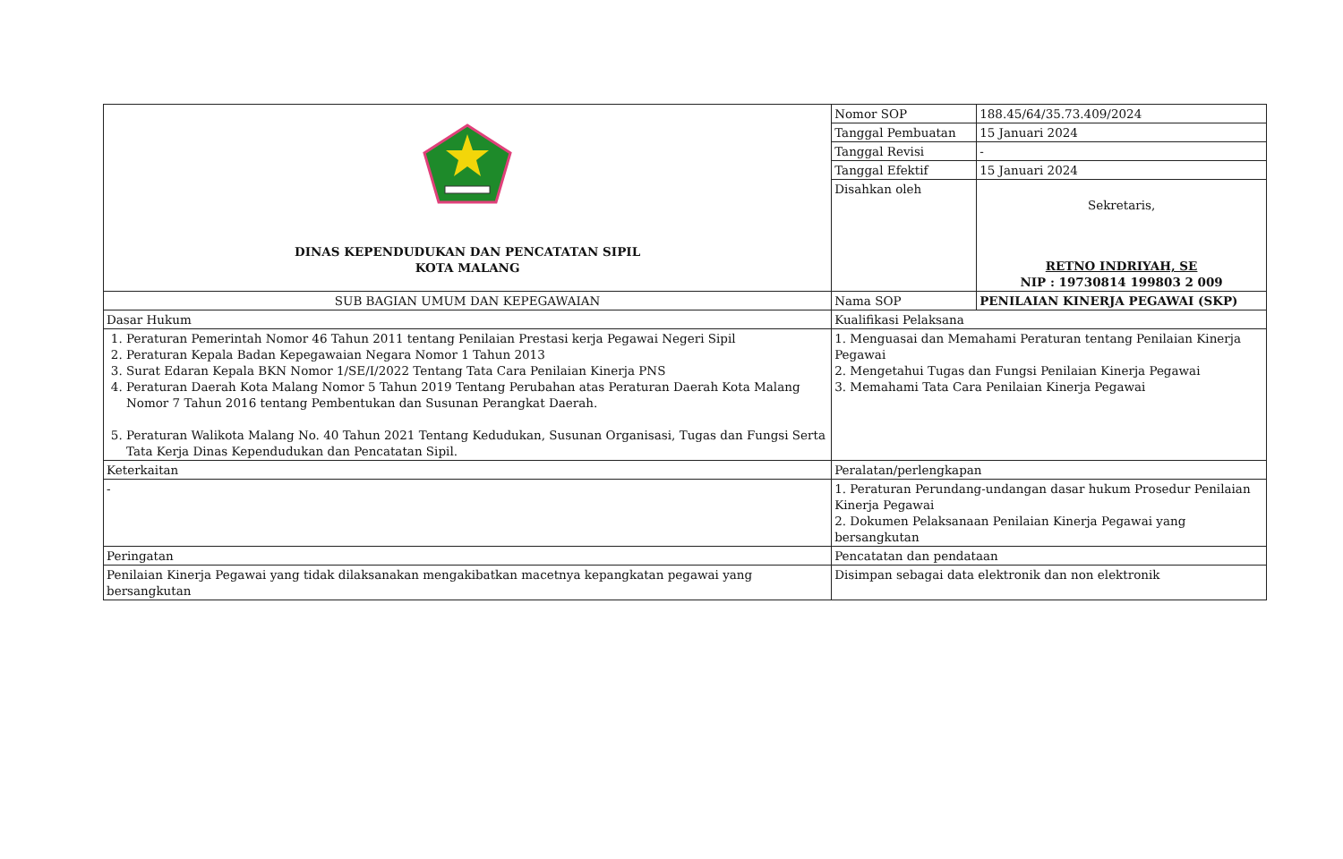| DINAS KEPENDUDUKAN DAN PENCATATAN SIPIL KOTA MALANG | Nomor SOP | 188.45/64/35.73.409/2024 |
| | Tanggal Pembuatan | 15 Januari 2024 |
| | Tanggal Revisi | - |
| | Tanggal Efektif | 15 Januari 2024 |
| | Disahkan oleh | Sekretaris, RETNO INDRIYAH, SE NIP : 19730814 199803 2 009 |
| SUB BAGIAN UMUM DAN KEPEGAWAIAN | Nama SOP | PENILAIAN KINERJA PEGAWAI (SKP) |
| Dasar Hukum | Kualifikasi Pelaksana | |
| 1. Peraturan Pemerintah Nomor 46 Tahun 2011 tentang Penilaian Prestasi kerja Pegawai Negeri Sipil 2. Peraturan Kepala Badan Kepegawaian Negara Nomor 1 Tahun 2013 3. Surat Edaran Kepala BKN Nomor 1/SE/I/2022 Tentang Tata Cara Penilaian Kinerja PNS 4. Peraturan Daerah Kota Malang Nomor 5 Tahun 2019 Tentang Perubahan atas Peraturan Daerah Kota Malang Nomor 7 Tahun 2016 tentang Pembentukan dan Susunan Perangkat Daerah. 5. Peraturan Walikota Malang No. 40 Tahun 2021 Tentang Kedudukan, Susunan Organisasi, Tugas dan Fungsi Serta Tata Kerja Dinas Kependudukan dan Pencatatan Sipil. | 1. Menguasai dan Memahami Peraturan tentang Penilaian Kinerja Pegawai 2. Mengetahui Tugas dan Fungsi Penilaian Kinerja Pegawai 3. Memahami Tata Cara Penilaian Kinerja Pegawai | |
| Keterkaitan | Peralatan/perlengkapan | |
| - | 1. Peraturan Perundang-undangan dasar hukum Prosedur Penilaian Kinerja Pegawai 2. Dokumen Pelaksanaan Penilaian Kinerja Pegawai yang bersangkutan | |
| Peringatan | Pencatatan dan pendataan | |
| Penilaian Kinerja Pegawai yang tidak dilaksanakan mengakibatkan macetnya kepangkatan pegawai yang bersangkutan | Disimpan sebagai data elektronik dan non elektronik | |